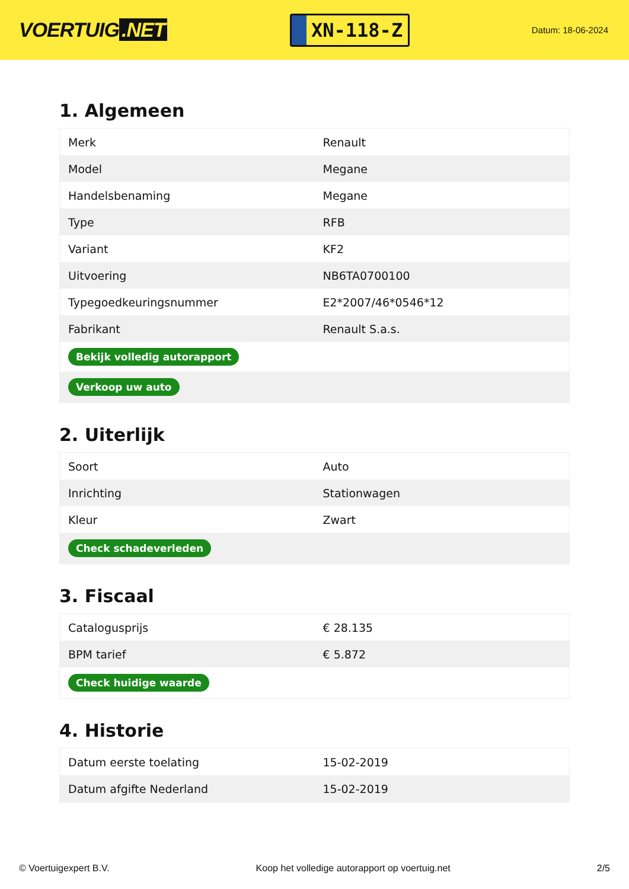VOERTUIG.NET
XN-118-Z
Datum: 18-06-2024
1. Algemeen
| Merk | Renault |
| Model | Megane |
| Handelsbenaming | Megane |
| Type | RFB |
| Variant | KF2 |
| Uitvoering | NB6TA0700100 |
| Typegoedkeuringsnummer | E2*2007/46*0546*12 |
| Fabrikant | Renault S.a.s. |
| Bekijk volledig autorapport | |
| Verkoop uw auto | |
2. Uiterlijk
| Soort | Auto |
| Inrichting | Stationwagen |
| Kleur | Zwart |
| Check schadeverleden | |
3. Fiscaal
| Catalogusprijs | € 28.135 |
| BPM tarief | € 5.872 |
| Check huidige waarde | |
4. Historie
| Datum eerste toelating | 15-02-2019 |
| Datum afgifte Nederland | 15-02-2019 |
© Voertuigexpert B.V. Koop het volledige autorapport op voertuig.net 2/5